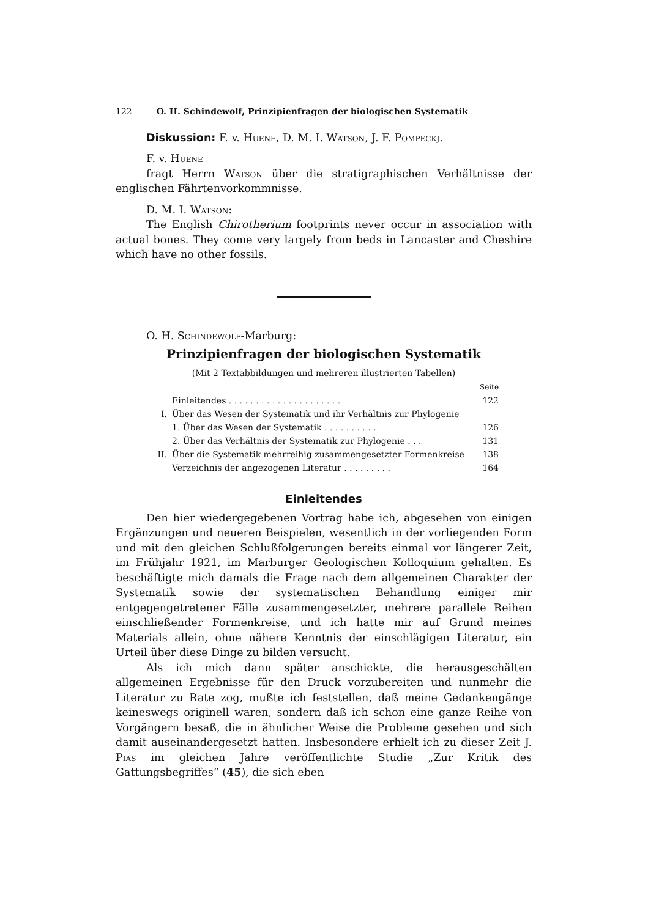122 O. H. Schindewolf, Prinzipienfragen der biologischen Systematik
Diskussion: F. v. Huene, D. M. I. Watson, J. F. Pompeckj.
F. v. Huene
fragt Herrn Watson über die stratigraphischen Verhältnisse der englischen Fährtenvorkommnisse.
D. M. I. Watson:
The English Chirotherium footprints never occur in association with actual bones. They come very largely from beds in Lancaster and Cheshire which have no other fossils.
O. H. Schindewolf-Marburg:
Prinzipienfragen der biologischen Systematik
(Mit 2 Textabbildungen und mehreren illustrierten Tabellen)
| | | Seite |
| | Einleitendes . . . . . . . . . . . . . . . . . . . . . | 122 |
| I. | Über das Wesen der Systematik und ihr Verhältnis zur Phylogenie | |
| | 1. Über das Wesen der Systematik . . . . . . . . . . | 126 |
| | 2. Über das Verhältnis der Systematik zur Phylogenie . . . | 131 |
| II. | Über die Systematik mehrreihig zusammengesetzter Formenkreise | 138 |
| | Verzeichnis der angezogenen Literatur . . . . . . . . . | 164 |
Einleitendes
Den hier wiedergegebenen Vortrag habe ich, abgesehen von einigen Ergänzungen und neueren Beispielen, wesentlich in der vorliegenden Form und mit den gleichen Schlußfolgerungen bereits einmal vor längerer Zeit, im Frühjahr 1921, im Marburger Geologischen Kolloquium gehalten. Es beschäftigte mich damals die Frage nach dem allgemeinen Charakter der Systematik sowie der systematischen Behandlung einiger mir entgegengetretener Fälle zusammengesetzter, mehrere parallele Reihen einschließender Formenkreise, und ich hatte mir auf Grund meines Materials allein, ohne nähere Kenntnis der einschlägigen Literatur, ein Urteil über diese Dinge zu bilden versucht.
Als ich mich dann später anschickte, die herausgeschälten allgemeinen Ergebnisse für den Druck vorzubereiten und nunmehr die Literatur zu Rate zog, mußte ich feststellen, daß meine Gedankengänge keineswegs originell waren, sondern daß ich schon eine ganze Reihe von Vorgängern besaß, die in ähnlicher Weise die Probleme gesehen und sich damit auseinandergesetzt hatten. Insbesondere erhielt ich zu dieser Zeit J. Pias im gleichen Jahre veröffentlichte Studie „Zur Kritik des Gattungsbegriffes“ (45), die sich eben